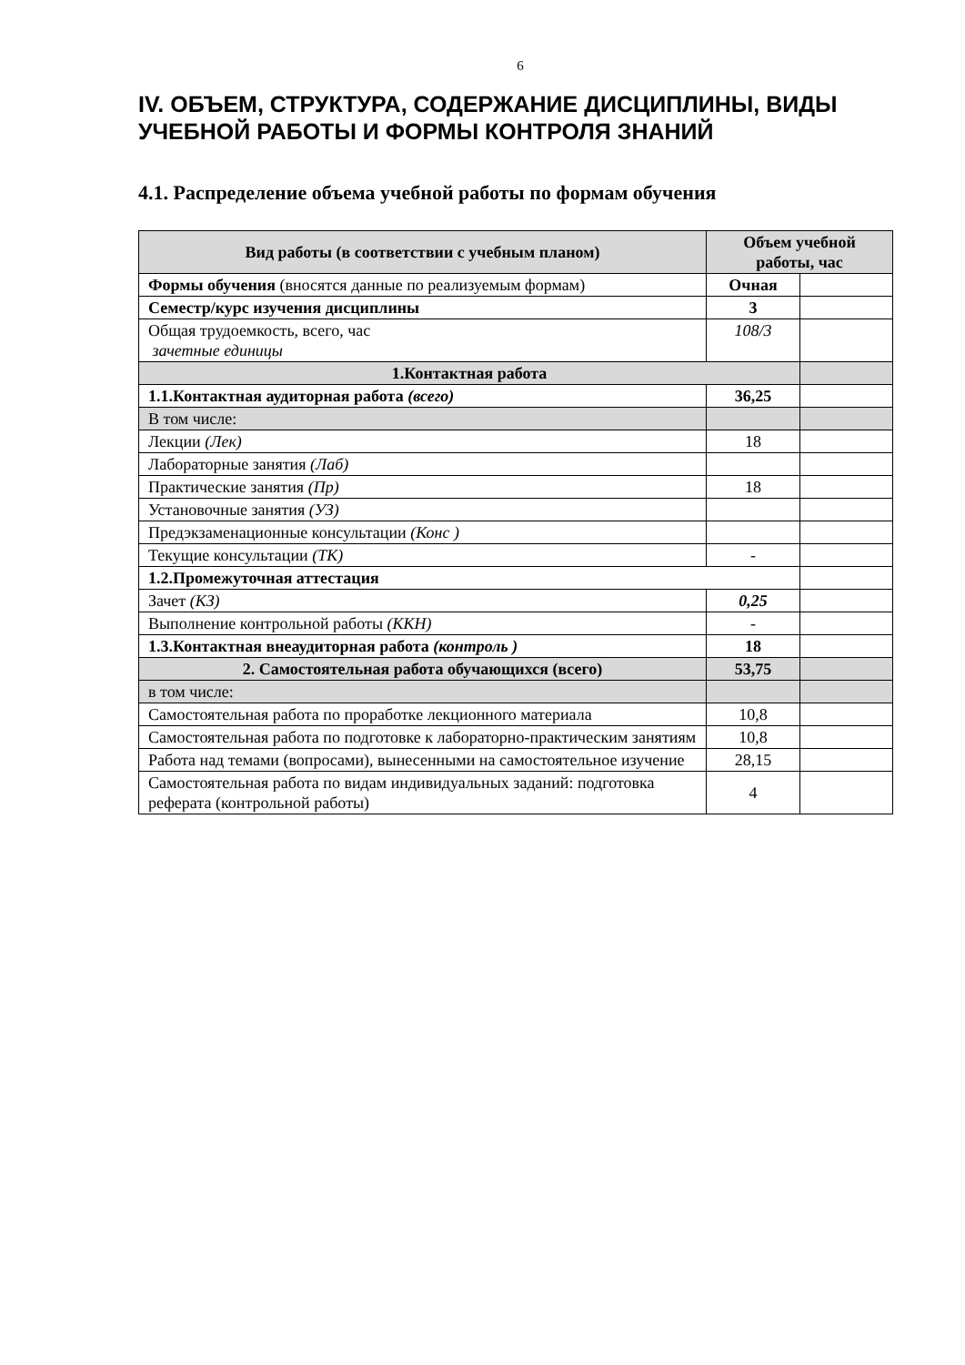6
IV. ОБЪЕМ, СТРУКТУРА, СОДЕРЖАНИЕ ДИСЦИПЛИНЫ, ВИДЫ УЧЕБНОЙ РАБОТЫ И ФОРМЫ КОНТРОЛЯ ЗНАНИЙ
4.1. Распределение объема учебной работы по формам обучения
| Вид работы (в соответствии с учебным планом) | Объем учебной работы, час | |
| --- | --- | --- |
| Формы обучения (вносятся данные по реализуемым формам) | Очная | |
| Семестр/курс изучения дисциплины | 3 | |
| Общая трудоемкость, всего, час зачетные единицы | 108/3 | |
| 1.Контактная работа | | |
| 1.1.Контактная аудиторная работа (всего) | 36,25 | |
| В том числе: | | |
| Лекции (Лек) | 18 | |
| Лабораторные занятия (Лаб) | | |
| Практические занятия (Пр) | 18 | |
| Установочные занятия (УЗ) | | |
| Предэкзаменационные консультации (Конс ) | | |
| Текущие консультации (ТК) | - | |
| 1.2.Промежуточная аттестация | | |
| Зачет (КЗ) | 0,25 | |
| Выполнение контрольной работы (ККН) | - | |
| 1.3.Контактная внеаудиторная работа (контроль ) | 18 | |
| 2. Самостоятельная работа обучающихся (всего) | 53,75 | |
| в том числе: | | |
| Самостоятельная работа по проработке лекционного материала | 10,8 | |
| Самостоятельная работа по подготовке к лабораторно-практическим занятиям | 10,8 | |
| Работа над темами (вопросами), вынесенными на самостоятельное изучение | 28,15 | |
| Самостоятельная работа по видам индивидуальных заданий: подготовка реферата (контрольной работы) | 4 | |